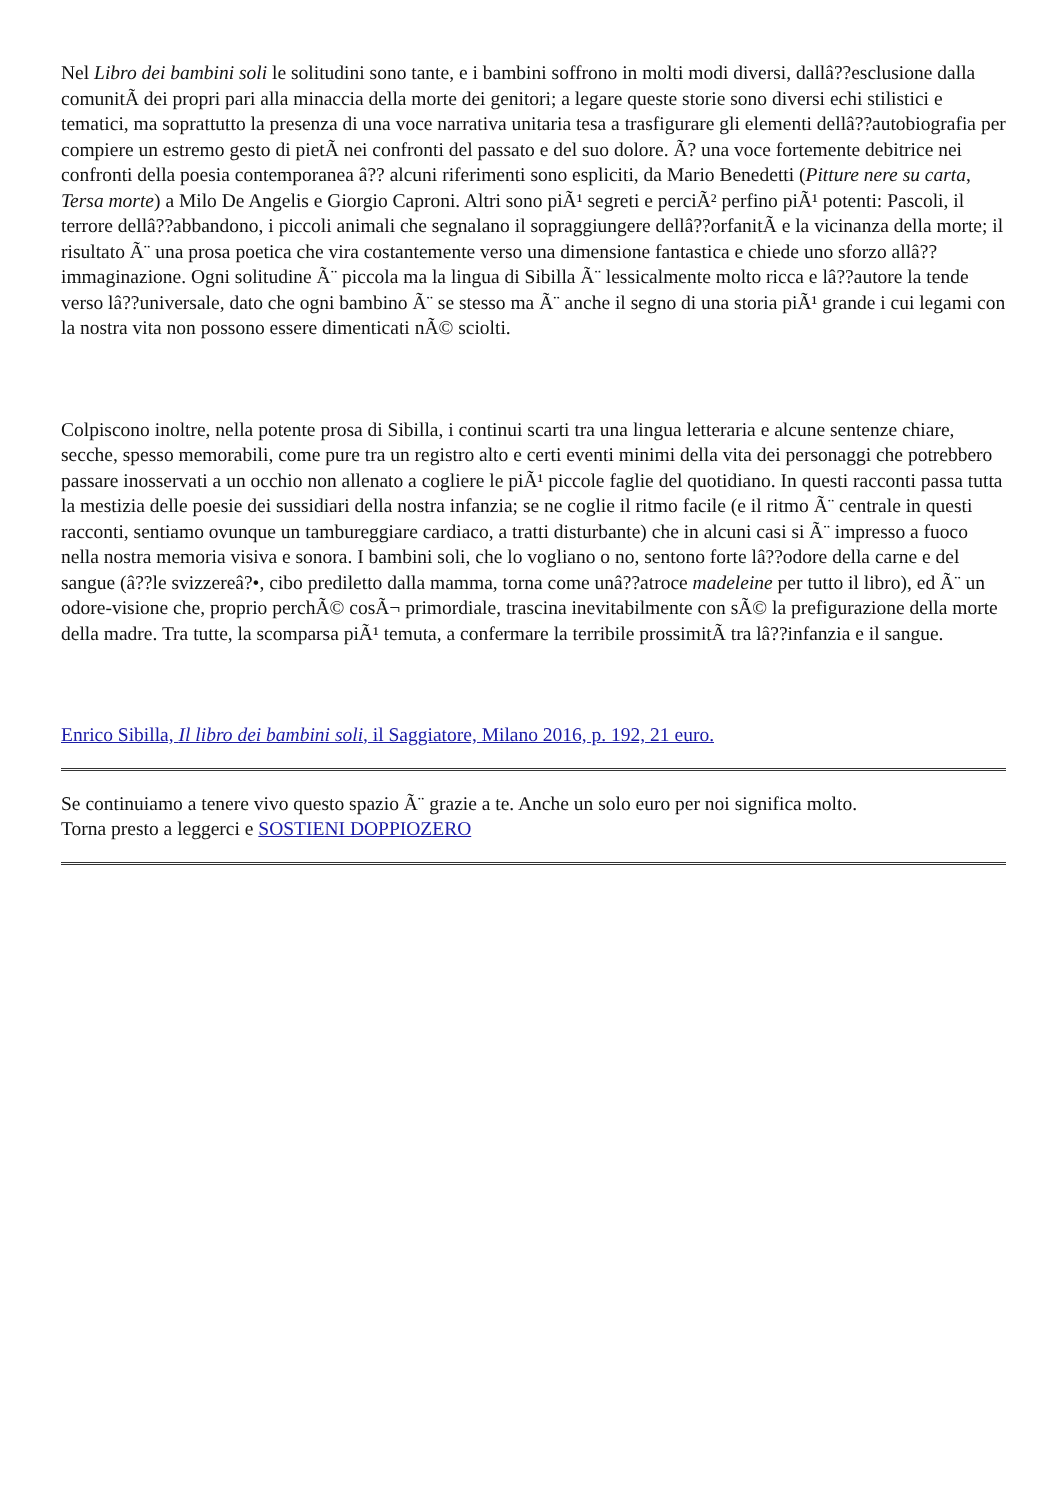Nel Libro dei bambini soli le solitudini sono tante, e i bambini soffrono in molti modi diversi, dallâ??esclusione dalla comunitÃ dei propri pari alla minaccia della morte dei genitori; a legare queste storie sono diversi echi stilistici e tematici, ma soprattutto la presenza di una voce narrativa unitaria tesa a trasfigurare gli elementi dellâ??autobiografia per compiere un estremo gesto di pietÃ nei confronti del passato e del suo dolore. Ã? una voce fortemente debitrice nei confronti della poesia contemporanea â?? alcuni riferimenti sono espliciti, da Mario Benedetti (Pitture nere su carta, Tersa morte) a Milo De Angelis e Giorgio Caproni. Altri sono piÃ¹ segreti e perciÃ² perfino piÃ¹ potenti: Pascoli, il terrore dellâ??abbandono, i piccoli animali che segnalano il sopraggiungere dellâ??orfanitÃ e la vicinanza della morte; il risultato Ã¨ una prosa poetica che vira costantemente verso una dimensione fantastica e chiede uno sforzo allâ??immaginazione. Ogni solitudine Ã¨ piccola ma la lingua di Sibilla Ã¨ lessicalmente molto ricca e lâ??autore la tende verso lâ??universale, dato che ogni bambino Ã¨ se stesso ma Ã¨ anche il segno di una storia piÃ¹ grande i cui legami con la nostra vita non possono essere dimenticati nÃ© sciolti.
Colpiscono inoltre, nella potente prosa di Sibilla, i continui scarti tra una lingua letteraria e alcune sentenze chiare, secche, spesso memorabili, come pure tra un registro alto e certi eventi minimi della vita dei personaggi che potrebbero passare inosservati a un occhio non allenato a cogliere le piÃ¹ piccole faglie del quotidiano. In questi racconti passa tutta la mestizia delle poesie dei sussidiari della nostra infanzia; se ne coglie il ritmo facile (e il ritmo Ã¨ centrale in questi racconti, sentiamo ovunque un tambureggiare cardiaco, a tratti disturbante) che in alcuni casi si Ã¨ impresso a fuoco nella nostra memoria visiva e sonora. I bambini soli, che lo vogliano o no, sentono forte lâ??odore della carne e del sangue (â??le svizzereâ?•, cibo prediletto dalla mamma, torna come unâ??atroce madeleine per tutto il libro), ed Ã¨ un odore-visione che, proprio perchÃ© cosÃ¬ primordiale, trascina inevitabilmente con sÃ© la prefigurazione della morte della madre. Tra tutte, la scomparsa piÃ¹ temuta, a confermare la terribile prossimitÃ tra lâ??infanzia e il sangue.
Enrico Sibilla, Il libro dei bambini soli, il Saggiatore, Milano 2016, p. 192, 21 euro.
Se continuiamo a tenere vivo questo spazio Ã¨ grazie a te. Anche un solo euro per noi significa molto.
Torna presto a leggerci e SOSTIENI DOPPIOZERO